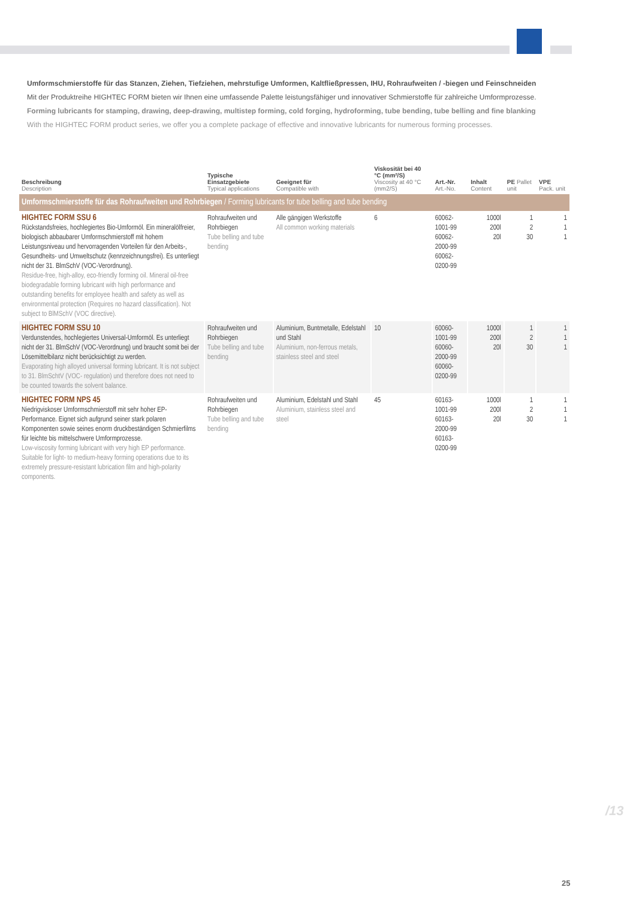Umformschmierstoffe für das Stanzen, Ziehen, Tiefziehen, mehrstufige Umformen, Kaltfließpressen, IHU, Rohraufweiten / -biegen und Feinschneiden
Mit der Produktreihe HIGHTEC FORM bieten wir Ihnen eine umfassende Palette leistungsfähiger und innovativer Schmierstoffe für zahlreiche Umform­prozesse.
Forming lubricants for stamping, drawing, deep-drawing, multistep forming, cold forging, hydroforming, tube bending, tube belling and fine blanking
With the HIGHTEC FORM product series, we offer you a complete package of effective and innovative lubricants for numerous forming processes.
| Beschreibung Description | Typische Einsatzgebiete Typical applications | Geeignet für Compatible with | Viskosität bei 40 °C (mm²/S) Viscosity at 40 °C (mm2/S) | Art.-Nr. Art.-No. | Inhalt Content | PE Pallet unit | VPE Pack. unit |
| --- | --- | --- | --- | --- | --- | --- | --- |
| Umformschmierstoffe für das Rohraufweiten und Rohrbiegen / Forming lubricants for tube belling and tube bending | | | | | | | |
| HIGHTEC FORM SSU 6 Rückstandsfreies, hochlegiertes Bio-Umformöl. Ein mineralölfreier, biologisch abbaubarer Umformschmierstoff mit hohem Leistungsniveau und hervorragenden Vorteilen für den Arbeits-, Gesundheits- und Umweltschutz (kennzeichnungsfrei). Es unterliegt nicht der 31. BlmSchV (VOC-Verordnung). Residue-free, high-alloy, eco-friendly forming oil. Mineral oil-free biodegradable forming lubricant with high performance and outstanding benefits for employee health and safety as well as environmental protection (Requires no hazard classification). Not subject to BlMSchV (VOC directive). | Rohraufweiten und Rohrbiegen Tube belling and tube bending | Alle gängigen Werkstoffe All common working materials | 6 | 60062-1001-99 60062-2000-99 60062-0200-99 | 1000l 200l 20l | 1 2 30 | 1 1 1 |
| HIGHTEC FORM SSU 10 Verdunstendes, hochlegiertes Universal-Umformöl. Es unterliegt nicht der 31. BlmSchV (VOC-Verordnung) und braucht somit bei der Lösemittelbilanz nicht berücksichtigt zu werden. Evaporating high alloyed universal forming lubricant. It is not subject to 31. BlmSchtV (VOC- regulation) und therefore does not need to be counted towards the solvent balance. | Rohraufweiten und Rohrbiegen Tube belling and tube bending | Aluminium, Buntmetalle, Edelstahl und Stahl Aluminium, non-ferrous metals, stainless steel and steel | 10 | 60060-1001-99 60060-2000-99 60060-0200-99 | 1000l 200l 20l | 1 2 30 | 1 1 1 |
| HIGHTEC FORM NPS 45 Niedrigviskoser Umformschmierstoff mit sehr hoher EP-Performance. Eignet sich aufgrund seiner stark polaren Komponenten sowie seines enorm druckbeständigen Schmierfilms für leichte bis mittelschwere Umformprozesse. Low-viscosity forming lubricant with very high EP performance. Suitable for light- to medium-heavy forming operations due to its extremely pressure-resistant lubrication film and high-polarity components. | Rohraufweiten und Rohrbiegen Tube belling and tube bending | Aluminium, Edelstahl und Stahl Aluminium, stainless steel and steel | 45 | 60163-1001-99 60163-2000-99 60163-0200-99 | 1000l 200l 20l | 1 2 30 | 1 1 1 |
/13
25